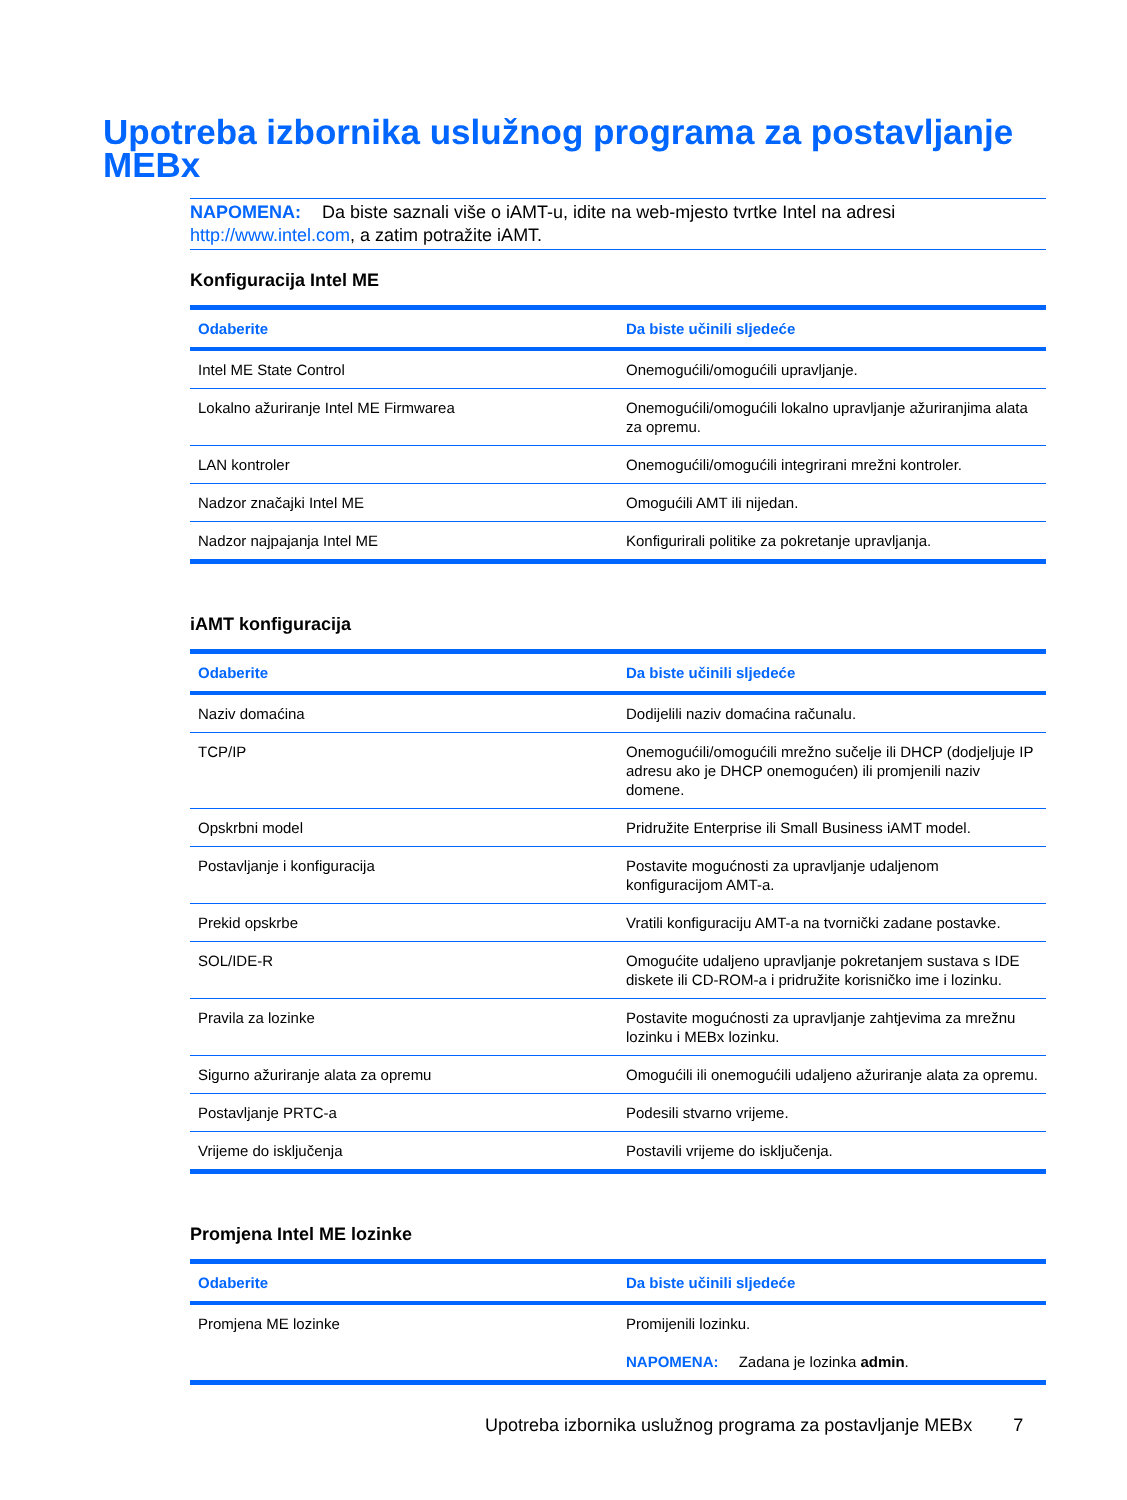Upotreba izbornika uslužnog programa za postavljanje MEBx
NAPOMENA: Da biste saznali više o iAMT-u, idite na web-mjesto tvrtke Intel na adresi http://www.intel.com, a zatim potražite iAMT.
Konfiguracija Intel ME
| Odaberite | Da biste učinili sljedeće |
| --- | --- |
| Intel ME State Control | Onemogućili/omogućili upravljanje. |
| Lokalno ažuriranje Intel ME Firmwarea | Onemogućili/omogućili lokalno upravljanje ažuriranjima alata za opremu. |
| LAN kontroler | Onemogućili/omogućili integrirani mrežni kontroler. |
| Nadzor značajki Intel ME | Omogućili AMT ili nijedan. |
| Nadzor najpajanja Intel ME | Konfigurirali politike za pokretanje upravljanja. |
iAMT konfiguracija
| Odaberite | Da biste učinili sljedeće |
| --- | --- |
| Naziv domaćina | Dodijelili naziv domaćina računalu. |
| TCP/IP | Onemogućili/omogućili mrežno sučelje ili DHCP (dodjeljuje IP adresu ako je DHCP onemogućen) ili promjenili naziv domene. |
| Opskrbni model | Pridružite Enterprise ili Small Business iAMT model. |
| Postavljanje i konfiguracija | Postavite mogućnosti za upravljanje udaljenom konfiguracijom AMT-a. |
| Prekid opskrbe | Vratili konfiguraciju AMT-a na tvornički zadane postavke. |
| SOL/IDE-R | Omogućite udaljeno upravljanje pokretanjem sustava s IDE diskete ili CD-ROM-a i pridružite korisničko ime i lozinku. |
| Pravila za lozinke | Postavite mogućnosti za upravljanje zahtjevima za mrežnu lozinku i MEBx lozinku. |
| Sigurno ažuriranje alata za opremu | Omogućili ili onemogućili udaljeno ažuriranje alata za opremu. |
| Postavljanje PRTC-a | Podesili stvarno vrijeme. |
| Vrijeme do isključenja | Postavili vrijeme do isključenja. |
Promjena Intel ME lozinke
| Odaberite | Da biste učinili sljedeće |
| --- | --- |
| Promjena ME lozinke | Promijenili lozinku. NAPOMENA: Zadana je lozinka admin . |
Upotreba izbornika uslužnog programa za postavljanje MEBx 7